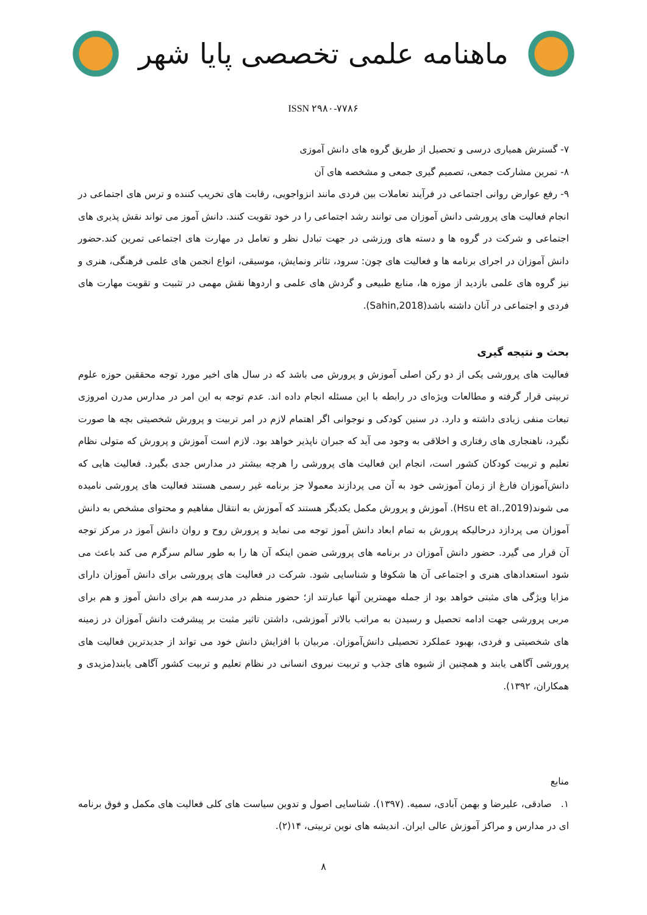ماهنامه علمی تخصصی پایا شهر
ISSN ۲۹۸۰-۷۷۸۶
۷- گسترش همیاری درسی و تحصیل از طریق گروه های دانش آموزی
۸- تمرین مشارکت جمعی، تصمیم گیری جمعی و مشخصه های آن
۹- رفع عوارض روانی اجتماعی در فرآیند تعاملات بین فردی مانند انزواجویی، رقابت های تخریب کننده و ترس های اجتماعی در انجام فعالیت های پرورشی دانش آموزان می توانند رشد اجتماعی را در خود تقویت کنند. دانش آموز می تواند نقش پذیری های اجتماعی و شرکت در گروه ها و دسته های ورزشی در جهت تبادل نظر و تعامل در مهارت های اجتماعی تمرین کند.حضور دانش آموزان در اجرای برنامه ها و فعالیت های چون: سرود، تئاتر ونمایش، موسیقی، انواع انجمن های علمی فرهنگی، هنری و نیز گروه های علمی بازدید از موزه ها، منابع طبیعی و گردش های علمی و اردوها نقش مهمی در تثبیت و تقویت مهارت های فردی و اجتماعی در آنان داشته باشد(Sahin,2018).
بحث و نتیجه گیری
فعالیت های پرورشی یکی از دو رکن اصلی آموزش و پرورش می باشد که در سال های اخیر مورد توجه محققین حوزه علوم تربیتی قرار گرفته و مطالعات ویژه‌ای در رابطه با این مسئله انجام داده اند. عدم توجه به این امر در مدارس مدرن امروزی تبعات منفی زیادی داشته و دارد. در سنین کودکی و نوجوانی اگر اهتمام لازم در امر تربیت و پرورش شخصیتی بچه ها صورت نگیرد، ناهنجاری های رفتاری و اخلاقی به وجود می آید که جبران ناپذیر خواهد بود. لازم است آموزش و پرورش که متولی نظام تعلیم و تربیت کودکان کشور است، انجام این فعالیت های پرورشی را هرچه بیشتر در مدارس جدی بگیرد. فعالیت هایی که دانش‌آموزان فارغ از زمان آموزشی خود به آن می پردازند معمولا جز برنامه غیر رسمی هستند فعالیت های پرورشی نامیده می شوند(Hsu et al.,2019). آموزش و پرورش مکمل یکدیگر هستند که آموزش به انتقال مفاهیم و محتوای مشخص به دانش آموزان می پردازد درحالیکه پرورش به تمام ابعاد دانش آموز توجه می نماید و پرورش روح و روان دانش آموز در مرکز توجه آن قرار می گیرد. حضور دانش آموزان در برنامه های پرورشی ضمن اینکه آن ها را به طور سالم سرگرم می کند باعث می شود استعدادهای هنری و اجتماعی آن ها شکوفا و شناسایی شود. شرکت در فعالیت های پرورشی برای دانش آموزان دارای مزایا ویژگی های مثبتی خواهد بود از جمله مهمترین آنها عبارتند از؛ حضور منظم در مدرسه هم برای دانش آموز و هم برای مربی پرورشی جهت ادامه تحصیل و رسیدن به مراتب بالاتر آموزشی، داشتن تاثیر مثبت بر پیشرفت دانش آموزان در زمینه های شخصیتی و فردی، بهبود عملکرد تحصیلی دانش‌آموزان. مربیان با افزایش دانش خود می تواند از جدیدترین فعالیت های پرورشی آگاهی یابند و همچنین از شیوه های جذب و تربیت نیروی انسانی در نظام تعلیم و تربیت کشور آگاهی یابند(مزیدی و همکاران، ۱۳۹۲).
منابع
۱. صادقی، علیرضا و بهمن آبادی، سمیه. (۱۳۹۷). شناسایی اصول و تدوین سیاست های کلی فعالیت های مکمل و فوق برنامه ای در مدارس و مراکز آموزش عالی ایران. اندیشه های نوین تربیتی، ۱۴(۲).
۸